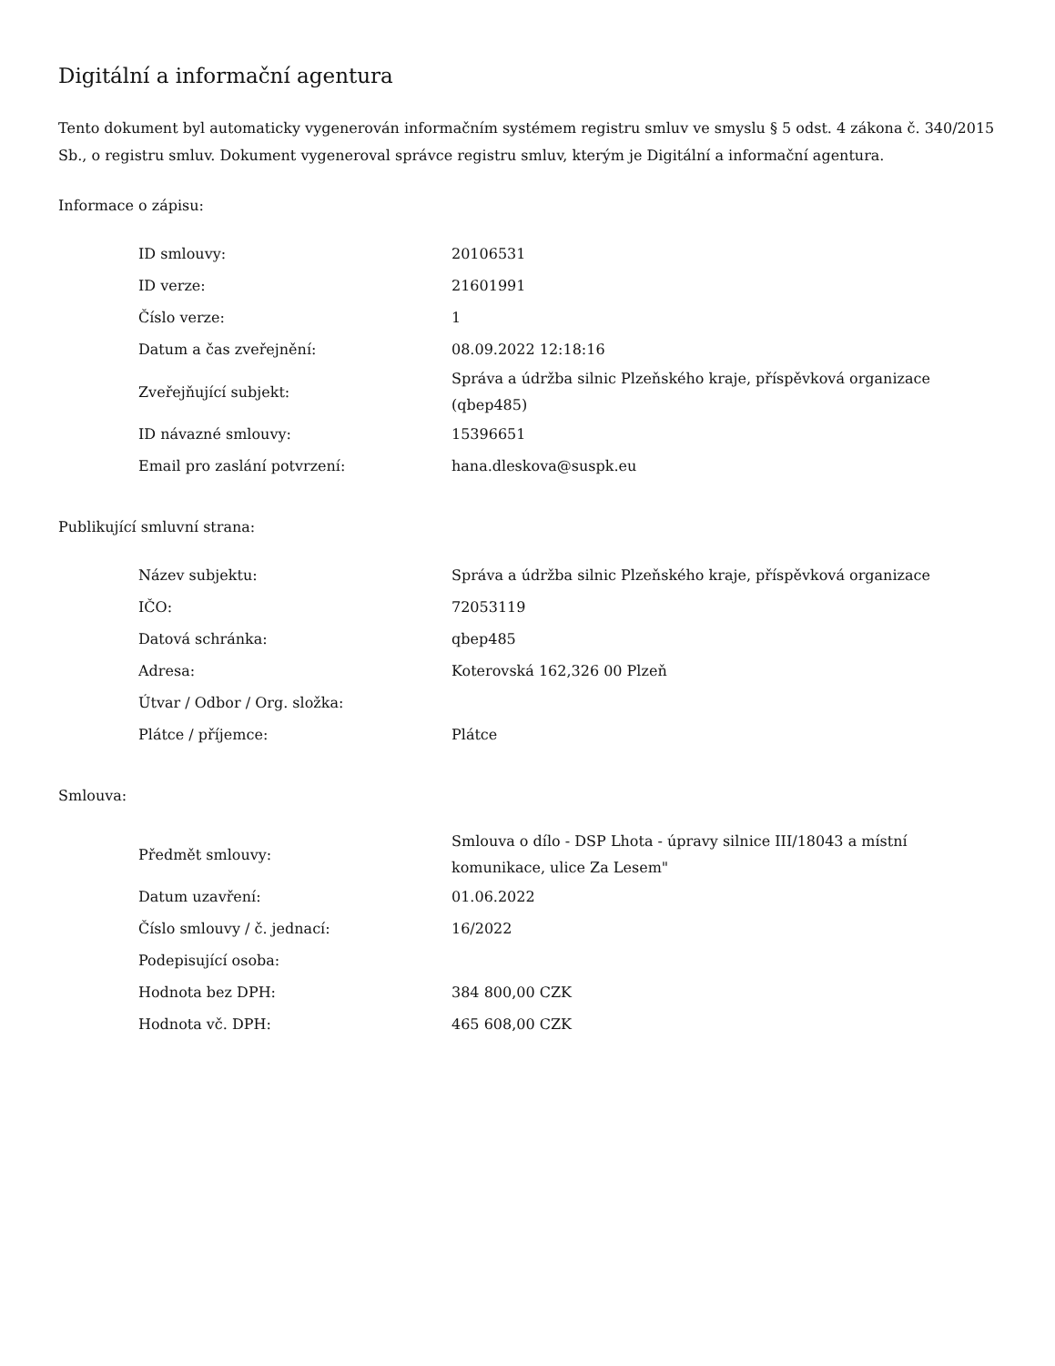Digitální a informační agentura
Tento dokument byl automaticky vygenerován informačním systémem registru smluv ve smyslu § 5 odst. 4 zákona č. 340/2015 Sb., o registru smluv. Dokument vygeneroval správce registru smluv, kterým je Digitální a informační agentura.
Informace o zápisu:
| ID smlouvy: | 20106531 |
| ID verze: | 21601991 |
| Číslo verze: | 1 |
| Datum a čas zveřejnění: | 08.09.2022 12:18:16 |
| Zveřejňující subjekt: | Správa a údržba silnic Plzeňského kraje, příspěvková organizace (qbep485) |
| ID návazné smlouvy: | 15396651 |
| Email pro zaslání potvrzení: | hana.dleskova@suspk.eu |
Publikující smluvní strana:
| Název subjektu: | Správa a údržba silnic Plzeňského kraje, příspěvková organizace |
| IČO: | 72053119 |
| Datová schránka: | qbep485 |
| Adresa: | Koterovská 162,326 00 Plzeň |
| Útvar / Odbor / Org. složka: | |
| Plátce / příjemce: | Plátce |
Smlouva:
| Předmět smlouvy: | Smlouva o dílo - DSP Lhota - úpravy silnice III/18043 a místní komunikace, ulice Za Lesem" |
| Datum uzavření: | 01.06.2022 |
| Číslo smlouvy / č. jednací: | 16/2022 |
| Podepisující osoba: | |
| Hodnota bez DPH: | 384 800,00 CZK |
| Hodnota vč. DPH: | 465 608,00 CZK |